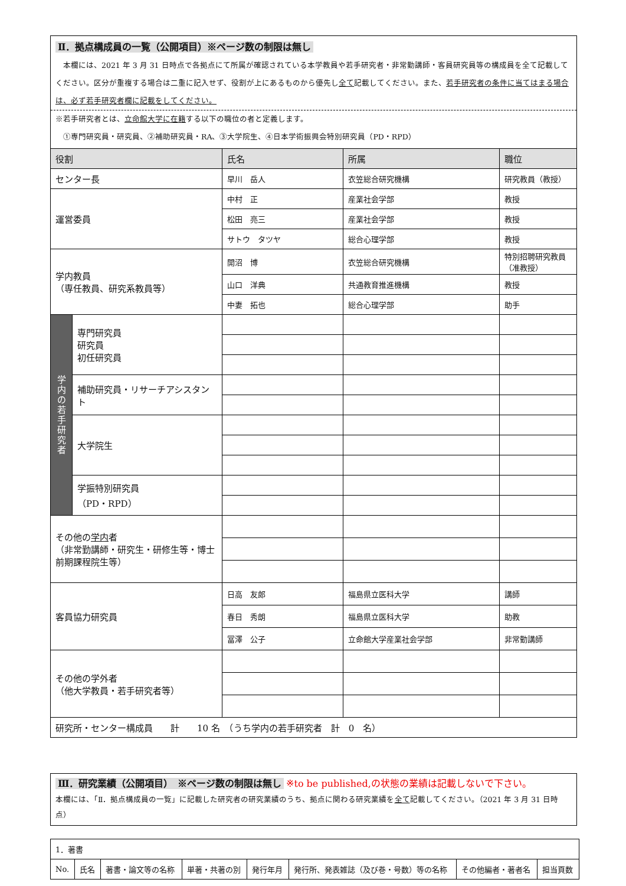Ⅱ．拠点構成員の一覧（公開項目）※ページ数の制限は無し
　本欄には、2021 年 3 月 31 日時点で各拠点にて所属が確認されている本学教員や若手研究者・非常勤講師・客員研究員等の構成員を全て記載してください。区分が重複する場合は二重に記入せず、役割が上にあるものから優先し全て記載してください。また、若手研究者の条件に当てはまる場合は、必ず若手研究者欄に記載をしてください。
※若手研究者とは、立命館大学に在籍する以下の職位の者と定義します。
　①専門研究員・研究員、②補助研究員・RA、③大学院生、④日本学術振興会特別研究員（PD・RPD）
| 役割 | | 氏名 | 所属 | 職位 |
| --- | --- | --- | --- | --- |
| センター長 | | 早川 岳人 | 衣笠総合研究機構 | 研究教員（教授） |
| 運営委員 | | 中村 正 | 産業社会学部 | 教授 |
| | | 松田 亮三 | 産業社会学部 | 教授 |
| | | サトウ タツヤ | 総合心理学部 | 教授 |
| 学内教員 （専任教員、研究系教員等） | | 開沼 博 | 衣笠総合研究機構 | 特別招聘研究教員（准教授） |
| | | 山口 洋典 | 共通教育推進機構 | 教授 |
| | | 中妻 拓也 | 総合心理学部 | 助手 |
| 学 内 の 若 手 研 究 者 | 専門研究員 研究員 初任研究員 | | | |
| | 補助研究員・リサーチアシスタント | | | |
| | 大学院生 | | | |
| | 学振特別研究員 （PD・RPD） | | | |
| その他の 学内 者 （非常勤講師・研究生・研修生等・博士前期課程院生等） | | | | |
| 客員協力研究員 | | 日高 友郎 | 福島県立医科大学 | 講師 |
| | | 春日 秀朗 | 福島県立医科大学 | 助教 |
| | | 冨澤 公子 | 立命館大学産業社会学部 | 非常勤講師 |
| その他の学外者 （他大学教員・若手研究者等） | | | | |
| 研究所・センター構成員 計 10 名 （うち学内の若手研究者 計 0 名） | | | | |
Ⅲ．研究業績（公開項目）　※ページ数の制限は無し ※to be published,の状態の業績は記載しないで下さい。
本欄には、「Ⅱ．拠点構成員の一覧」に記載した研究者の研究業績のうち、拠点に関わる研究業績を全て記載してください。（2021 年 3 月 31 日時点）
| 1．著書 | | | | | | | |
| No. | 氏名 | 著書・論文等の名称 | 単著・共著の別 | 発行年月 | 発行所、発表雑誌（及び巻・号数）等の名称 | その他編者・著者名 | 担当頁数 |